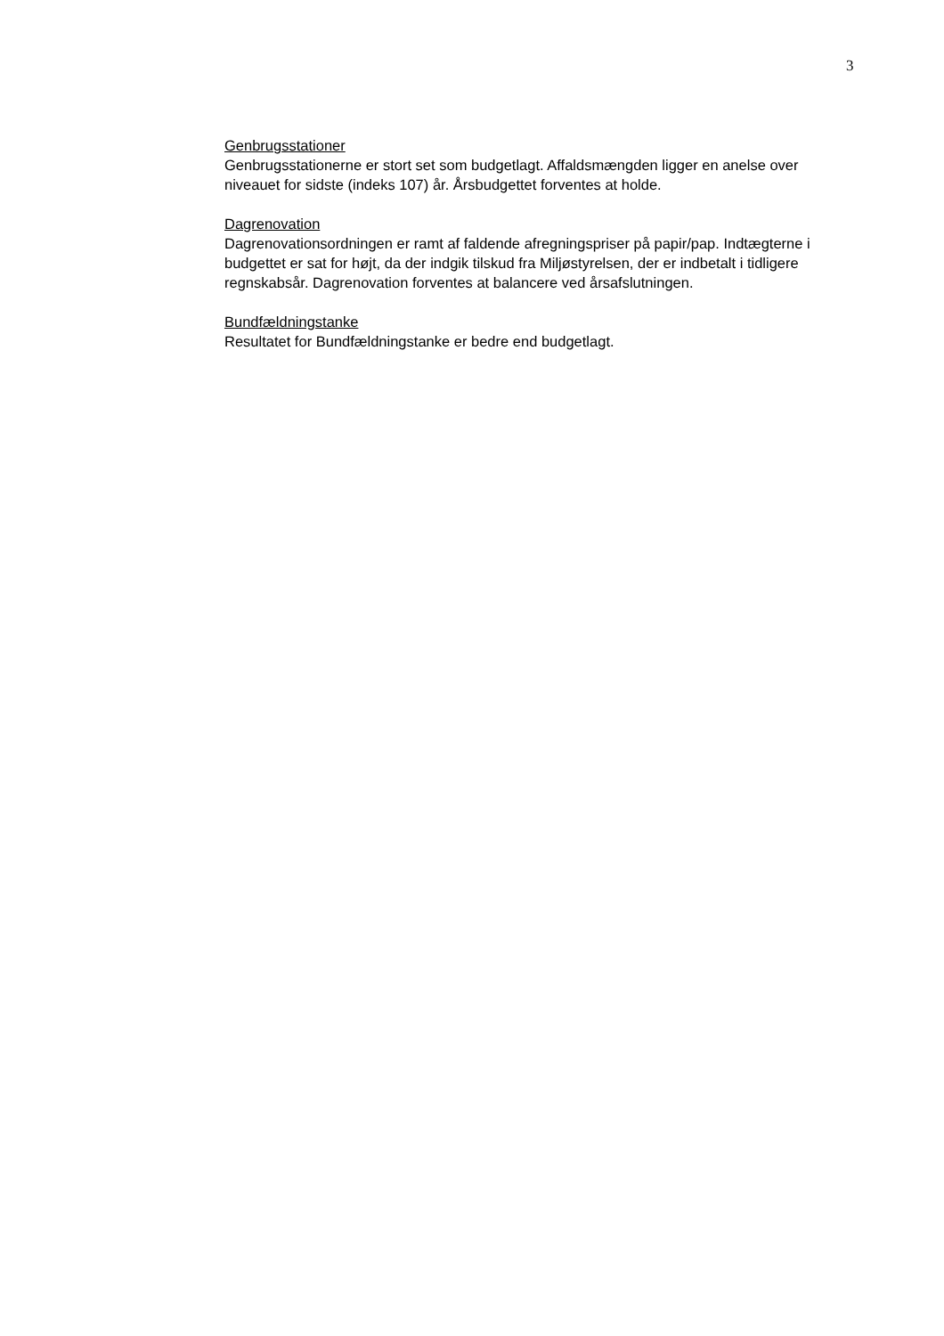3
Genbrugsstationer
Genbrugsstationerne er stort set som budgetlagt. Affaldsmængden ligger en anelse over niveauet for sidste (indeks 107) år. Årsbudgettet forventes at holde.
Dagrenovation
Dagrenovationsordningen er ramt af faldende afregningspriser på papir/pap. Indtægterne i budgettet er sat for højt, da der indgik tilskud fra Miljøstyrelsen, der er indbetalt i tidligere regnskabsår. Dagrenovation forventes at balancere ved årsafslutningen.
Bundfældningstanke
Resultatet for Bundfældningstanke er bedre end budgetlagt.